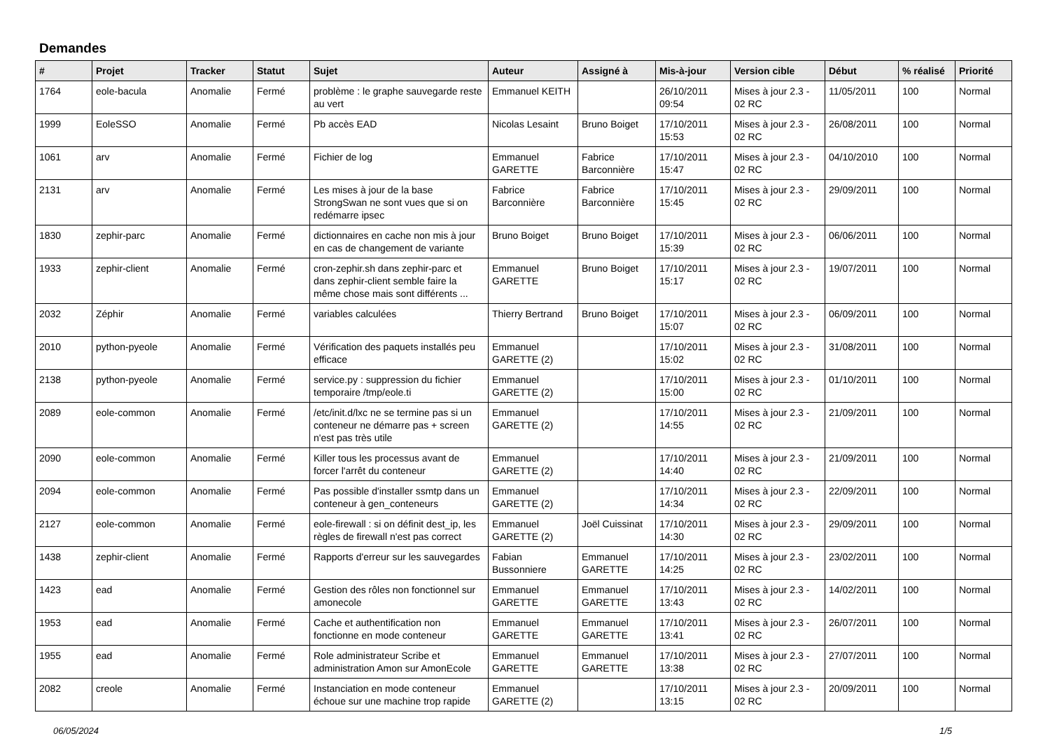Demandes
| # | Projet | Tracker | Statut | Sujet | Auteur | Assigné à | Mis-à-jour | Version cible | Début | % réalisé | Priorité |
| --- | --- | --- | --- | --- | --- | --- | --- | --- | --- | --- | --- |
| 1764 | eole-bacula | Anomalie | Fermé | problème : le graphe sauvegarde reste au vert | Emmanuel KEITH | | 26/10/2011 09:54 | Mises à jour 2.3 - 02 RC | 11/05/2011 | 100 | Normal |
| 1999 | EoleSSO | Anomalie | Fermé | Pb accès EAD | Nicolas Lesaint | Bruno Boiget | 17/10/2011 15:53 | Mises à jour 2.3 - 02 RC | 26/08/2011 | 100 | Normal |
| 1061 | arv | Anomalie | Fermé | Fichier de log | Emmanuel GARETTE | Fabrice Barconnière | 17/10/2011 15:47 | Mises à jour 2.3 - 02 RC | 04/10/2010 | 100 | Normal |
| 2131 | arv | Anomalie | Fermé | Les mises à jour de la base StrongSwan ne sont vues que si on redémarre ipsec | Fabrice Barconnière | Fabrice Barconnière | 17/10/2011 15:45 | Mises à jour 2.3 - 02 RC | 29/09/2011 | 100 | Normal |
| 1830 | zephir-parc | Anomalie | Fermé | dictionnaires en cache non mis à jour en cas de changement de variante | Bruno Boiget | Bruno Boiget | 17/10/2011 15:39 | Mises à jour 2.3 - 02 RC | 06/06/2011 | 100 | Normal |
| 1933 | zephir-client | Anomalie | Fermé | cron-zephir.sh dans zephir-parc et dans zephir-client semble faire la même chose mais sont différents ... | Emmanuel GARETTE | Bruno Boiget | 17/10/2011 15:17 | Mises à jour 2.3 - 02 RC | 19/07/2011 | 100 | Normal |
| 2032 | Zéphir | Anomalie | Fermé | variables calculées | Thierry Bertrand | Bruno Boiget | 17/10/2011 15:07 | Mises à jour 2.3 - 02 RC | 06/09/2011 | 100 | Normal |
| 2010 | python-pyeole | Anomalie | Fermé | Vérification des paquets installés peu efficace | Emmanuel GARETTE (2) | | 17/10/2011 15:02 | Mises à jour 2.3 - 02 RC | 31/08/2011 | 100 | Normal |
| 2138 | python-pyeole | Anomalie | Fermé | service.py : suppression du fichier temporaire /tmp/eole.ti | Emmanuel GARETTE (2) | | 17/10/2011 15:00 | Mises à jour 2.3 - 02 RC | 01/10/2011 | 100 | Normal |
| 2089 | eole-common | Anomalie | Fermé | /etc/init.d/lxc ne se termine pas si un conteneur ne démarre pas + screen n'est pas très utile | Emmanuel GARETTE (2) | | 17/10/2011 14:55 | Mises à jour 2.3 - 02 RC | 21/09/2011 | 100 | Normal |
| 2090 | eole-common | Anomalie | Fermé | Killer tous les processus avant de forcer l'arrêt du conteneur | Emmanuel GARETTE (2) | | 17/10/2011 14:40 | Mises à jour 2.3 - 02 RC | 21/09/2011 | 100 | Normal |
| 2094 | eole-common | Anomalie | Fermé | Pas possible d'installer ssmtp dans un conteneur à gen_conteneurs | Emmanuel GARETTE (2) | | 17/10/2011 14:34 | Mises à jour 2.3 - 02 RC | 22/09/2011 | 100 | Normal |
| 2127 | eole-common | Anomalie | Fermé | eole-firewall : si on définit dest_ip, les règles de firewall n'est pas correct | Emmanuel GARETTE (2) | Joël Cuissinat | 17/10/2011 14:30 | Mises à jour 2.3 - 02 RC | 29/09/2011 | 100 | Normal |
| 1438 | zephir-client | Anomalie | Fermé | Rapports d'erreur sur les sauvegardes | Fabian Bussonniere | Emmanuel GARETTE | 17/10/2011 14:25 | Mises à jour 2.3 - 02 RC | 23/02/2011 | 100 | Normal |
| 1423 | ead | Anomalie | Fermé | Gestion des rôles non fonctionnel sur amonecole | Emmanuel GARETTE | Emmanuel GARETTE | 17/10/2011 13:43 | Mises à jour 2.3 - 02 RC | 14/02/2011 | 100 | Normal |
| 1953 | ead | Anomalie | Fermé | Cache et authentification non fonctionne en mode conteneur | Emmanuel GARETTE | Emmanuel GARETTE | 17/10/2011 13:41 | Mises à jour 2.3 - 02 RC | 26/07/2011 | 100 | Normal |
| 1955 | ead | Anomalie | Fermé | Role administrateur Scribe et administration Amon sur AmonEcole | Emmanuel GARETTE | Emmanuel GARETTE | 17/10/2011 13:38 | Mises à jour 2.3 - 02 RC | 27/07/2011 | 100 | Normal |
| 2082 | creole | Anomalie | Fermé | Instanciation en mode conteneur échoue sur une machine trop rapide | Emmanuel GARETTE (2) | | 17/10/2011 13:15 | Mises à jour 2.3 - 02 RC | 20/09/2011 | 100 | Normal |
06/05/2024 1/5